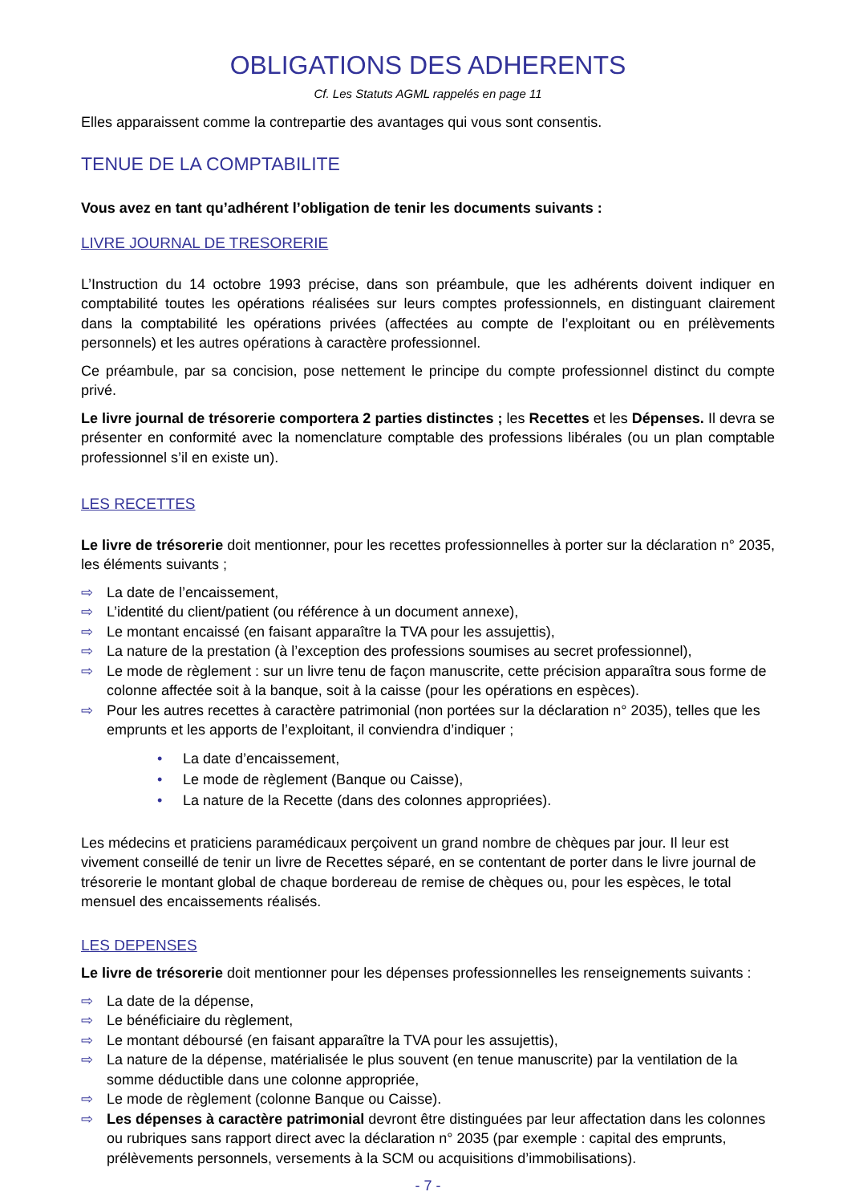OBLIGATIONS DES ADHERENTS
Cf. Les Statuts AGML rappelés en page 11
Elles apparaissent comme la contrepartie des avantages qui vous sont consentis.
TENUE DE LA COMPTABILITE
Vous avez en tant qu’adhérent l’obligation de tenir les documents suivants :
LIVRE JOURNAL DE TRESORERIE
L’Instruction du 14 octobre 1993 précise, dans son préambule, que les adhérents doivent indiquer en comptabilité toutes les opérations réalisées sur leurs comptes professionnels, en distinguant clairement dans la comptabilité les opérations privées (affectées au compte de l’exploitant ou en prélèvements personnels) et les autres opérations à caractère professionnel.
Ce préambule, par sa concision, pose nettement le principe du compte professionnel distinct du compte privé.
Le livre journal de trésorerie comportera 2 parties distinctes ; les Recettes et les Dépenses. Il devra se présenter en conformité avec la nomenclature comptable des professions libérales (ou un plan comptable professionnel s’il en existe un).
LES RECETTES
Le livre de trésorerie doit mentionner, pour les recettes professionnelles à porter sur la déclaration n° 2035, les éléments suivants ;
⇨ La date de l’encaissement,
⇨ L’identité du client/patient (ou référence à un document annexe),
⇨ Le montant encaissé (en faisant apparaître la TVA pour les assujettis),
⇨ La nature de la prestation (à l’exception des professions soumises au secret professionnel),
⇨ Le mode de règlement : sur un livre tenu de façon manuscrite, cette précision apparaîtra sous forme de colonne affectée soit à la banque, soit à la caisse (pour les opérations en espèces).
⇨ Pour les autres recettes à caractère patrimonial (non portées sur la déclaration n° 2035), telles que les emprunts et les apports de l’exploitant, il conviendra d’indiquer ;
• La date d’encaissement,
• Le mode de règlement (Banque ou Caisse),
• La nature de la Recette (dans des colonnes appropriées).
Les médecins et praticiens paramédicaux perçoivent un grand nombre de chèques par jour. Il leur est vivement conseillé de tenir un livre de Recettes séparé, en se contentant de porter dans le livre journal de trésorerie le montant global de chaque bordereau de remise de chèques ou, pour les espèces, le total mensuel des encaissements réalisés.
LES DEPENSES
Le livre de trésorerie doit mentionner pour les dépenses professionnelles les renseignements suivants :
⇨ La date de la dépense,
⇨ Le bénéficiaire du règlement,
⇨ Le montant déboursé (en faisant apparaître la TVA pour les assujettis),
⇨ La nature de la dépense, matérialisée le plus souvent (en tenue manuscrite) par la ventilation de la somme déductible dans une colonne appropriée,
⇨ Le mode de règlement (colonne Banque ou Caisse).
⇨ Les dépenses à caractère patrimonial devront être distinguées par leur affectation dans les colonnes ou rubriques sans rapport direct avec la déclaration n° 2035 (par exemple : capital des emprunts, prélèvements personnels, versements à la SCM ou acquisitions d’immobilisations).
- 7 -